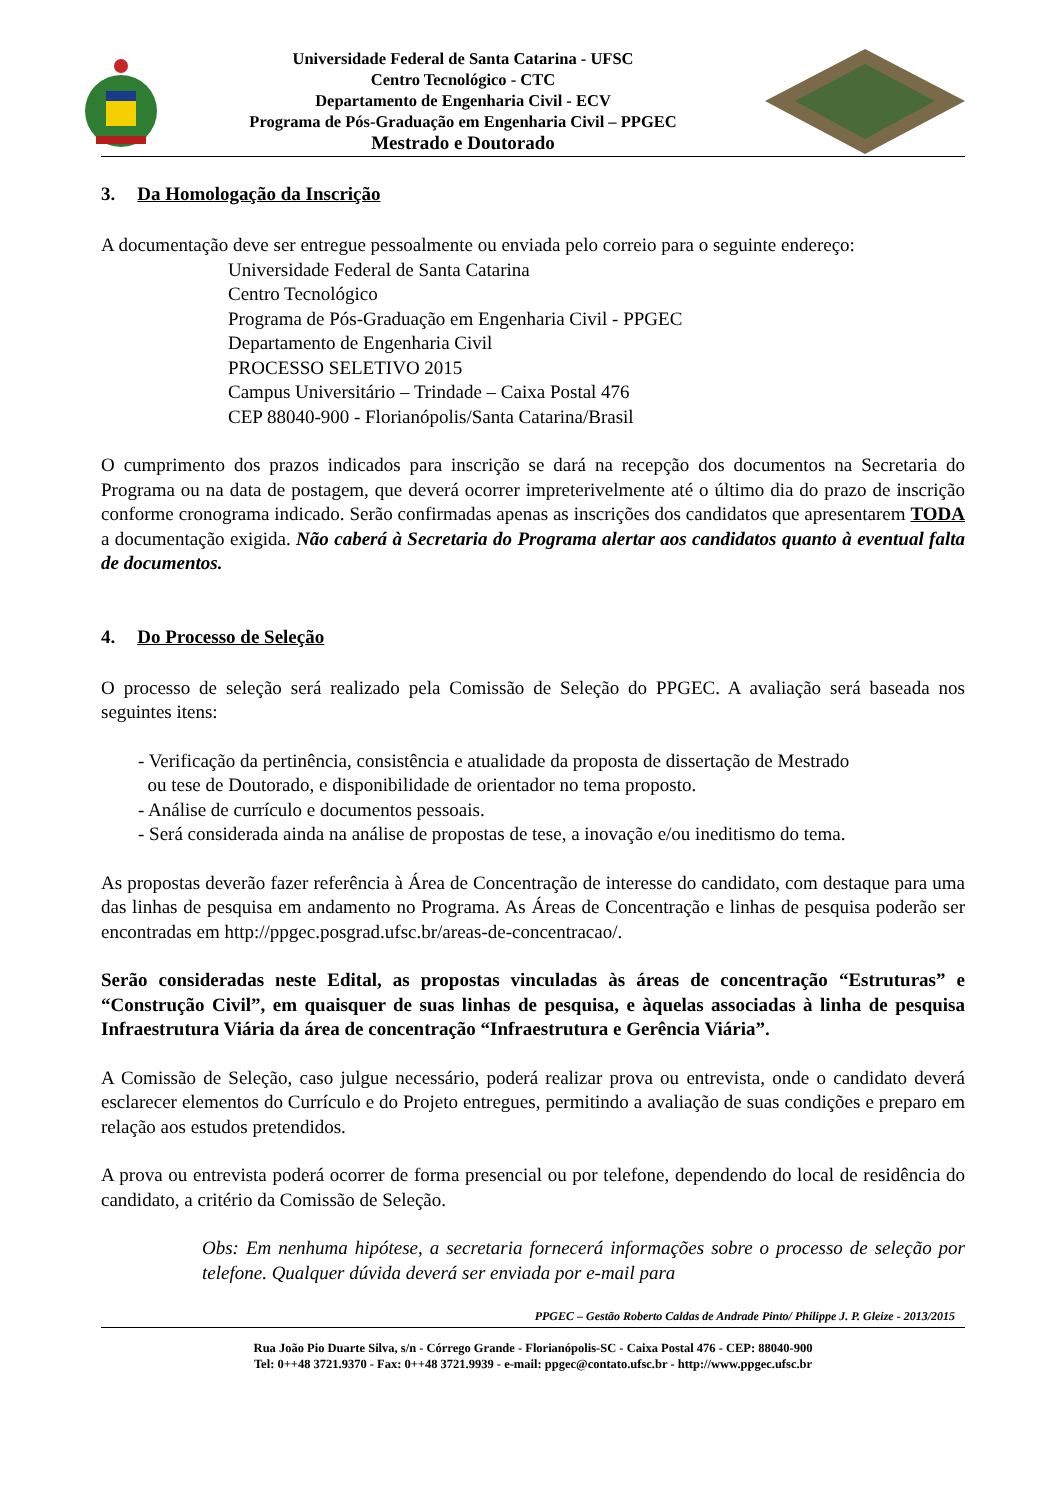Universidade Federal de Santa Catarina - UFSC
Centro Tecnológico - CTC
Departamento de Engenharia Civil - ECV
Programa de Pós-Graduação em Engenharia Civil – PPGEC
Mestrado e Doutorado
3. Da Homologação da Inscrição
A documentação deve ser entregue pessoalmente ou enviada pelo correio para o seguinte endereço:
Universidade Federal de Santa Catarina
Centro Tecnológico
Programa de Pós-Graduação em Engenharia Civil - PPGEC
Departamento de Engenharia Civil
PROCESSO SELETIVO 2015
Campus Universitário – Trindade – Caixa Postal 476
CEP 88040-900 - Florianópolis/Santa Catarina/Brasil
O cumprimento dos prazos indicados para inscrição se dará na recepção dos documentos na Secretaria do Programa ou na data de postagem, que deverá ocorrer impreterivelmente até o último dia do prazo de inscrição conforme cronograma indicado. Serão confirmadas apenas as inscrições dos candidatos que apresentarem TODA a documentação exigida. Não caberá à Secretaria do Programa alertar aos candidatos quanto à eventual falta de documentos.
4. Do Processo de Seleção
O processo de seleção será realizado pela Comissão de Seleção do PPGEC. A avaliação será baseada nos seguintes itens:
- Verificação da pertinência, consistência e atualidade da proposta de dissertação de Mestrado
ou tese de Doutorado, e disponibilidade de orientador no tema proposto.
- Análise de currículo e documentos pessoais.
- Será considerada ainda na análise de propostas de tese, a inovação e/ou ineditismo do tema.
As propostas deverão fazer referência à Área de Concentração de interesse do candidato, com destaque para uma das linhas de pesquisa em andamento no Programa. As Áreas de Concentração e linhas de pesquisa poderão ser encontradas em http://ppgec.posgrad.ufsc.br/areas-de-concentracao/.
Serão consideradas neste Edital, as propostas vinculadas às áreas de concentração “Estruturas” e “Construção Civil”, em quaisquer de suas linhas de pesquisa, e àquelas associadas à linha de pesquisa Infraestrutura Viária da área de concentração “Infraestrutura e Gerência Viária”.
A Comissão de Seleção, caso julgue necessário, poderá realizar prova ou entrevista, onde o candidato deverá esclarecer elementos do Currículo e do Projeto entregues, permitindo a avaliação de suas condições e preparo em relação aos estudos pretendidos.
A prova ou entrevista poderá ocorrer de forma presencial ou por telefone, dependendo do local de residência do candidato, a critério da Comissão de Seleção.
Obs: Em nenhuma hipótese, a secretaria fornecerá informações sobre o processo de seleção por telefone. Qualquer dúvida deverá ser enviada por e-mail para
PPGEC – Gestão Roberto Caldas de Andrade Pinto/ Philippe J. P. Gleize - 2013/2015
Rua João Pio Duarte Silva, s/n - Córrego Grande - Florianópolis-SC - Caixa Postal 476 - CEP: 88040-900
Tel: 0++48 3721.9370 - Fax: 0++48 3721.9939 - e-mail: ppgec@contato.ufsc.br - http://www.ppgec.ufsc.br